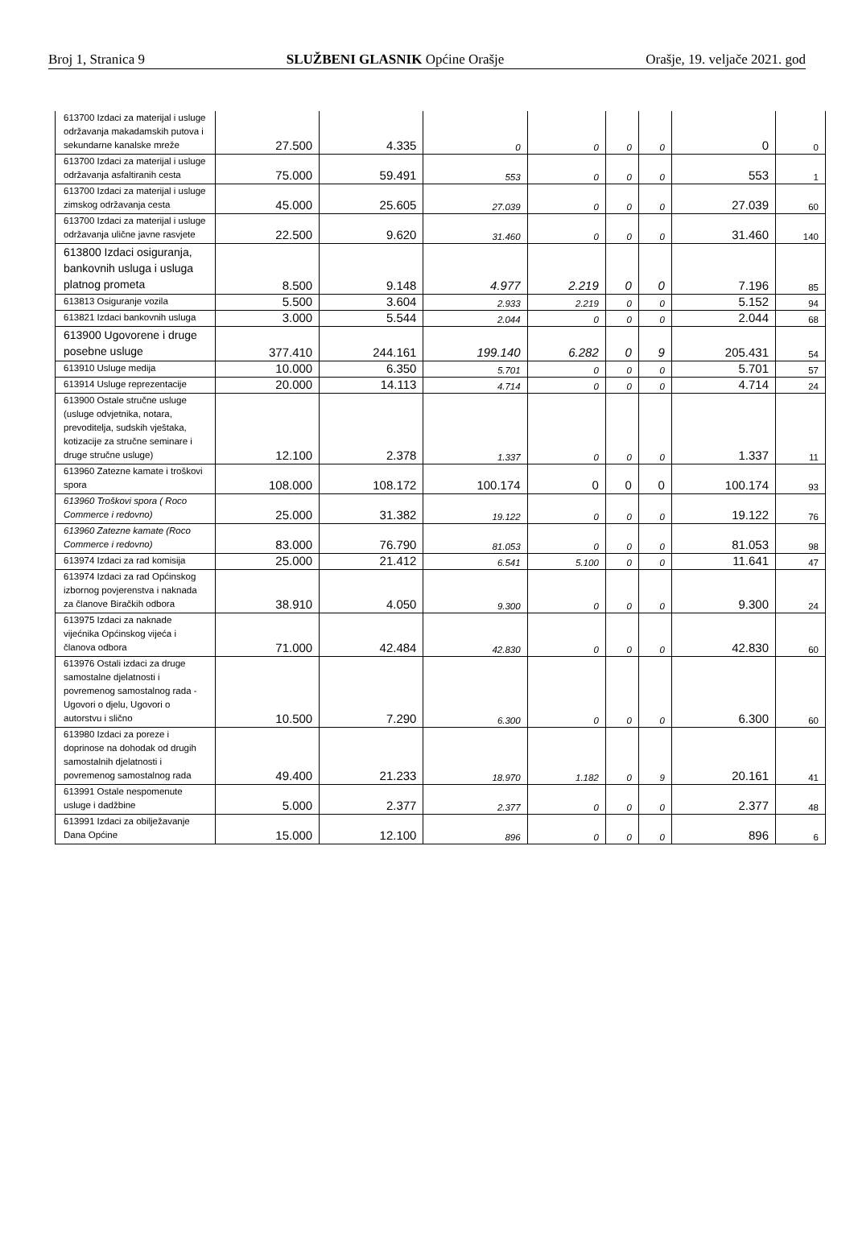Broj 1, Stranica 9 SLUŽBENI GLASNIK Općine Orašje Orašje, 19. veljače 2021. god
| 613700 Izdaci za materijal i usluge održavanja makadamskih putova i sekundarne kanalske mreže | 27.500 | 4.335 | 0 | 0 | 0 | 0 | 0 | 0 |
| 613700 Izdaci za materijal i usluge održavanja asfaltiranih cesta | 75.000 | 59.491 | 553 | 0 | 0 | 0 | 553 | 1 |
| 613700 Izdaci za materijal i usluge zimskog održavanja cesta | 45.000 | 25.605 | 27.039 | 0 | 0 | 0 | 27.039 | 60 |
| 613700 Izdaci za materijal i usluge održavanja ulične javne rasvjete | 22.500 | 9.620 | 31.460 | 0 | 0 | 0 | 31.460 | 140 |
| 613800 Izdaci osiguranja, bankovnih usluga i usluga platnog prometa | 8.500 | 9.148 | 4.977 | 2.219 | 0 | 0 | 7.196 | 85 |
| 613813 Osiguranje vozila | 5.500 | 3.604 | 2.933 | 2.219 | 0 | 0 | 5.152 | 94 |
| 613821 Izdaci bankovnih usluga | 3.000 | 5.544 | 2.044 | 0 | 0 | 0 | 2.044 | 68 |
| 613900 Ugovorene i druge posebne usluge | 377.410 | 244.161 | 199.140 | 6.282 | 0 | 9 | 205.431 | 54 |
| 613910 Usluge medija | 10.000 | 6.350 | 5.701 | 0 | 0 | 0 | 5.701 | 57 |
| 613914 Usluge reprezentacije | 20.000 | 14.113 | 4.714 | 0 | 0 | 0 | 4.714 | 24 |
| 613900 Ostale stručne usluge (usluge odvjetnika, notara, prevoditelja, sudskih vještaka, kotizacije za stručne seminare i druge stručne usluge) | 12.100 | 2.378 | 1.337 | 0 | 0 | 0 | 1.337 | 11 |
| 613960 Zatezne kamate i troškovi spora | 108.000 | 108.172 | 100.174 | 0 | 0 | 0 | 100.174 | 93 |
| 613960 Troškovi spora ( Roco Commerce i redovno) | 25.000 | 31.382 | 19.122 | 0 | 0 | 0 | 19.122 | 76 |
| 613960 Zatezne kamate (Roco Commerce i redovno) | 83.000 | 76.790 | 81.053 | 0 | 0 | 0 | 81.053 | 98 |
| 613974 Izdaci za rad komisija | 25.000 | 21.412 | 6.541 | 5.100 | 0 | 0 | 11.641 | 47 |
| 613974 Izdaci za rad Općinskog izbornog povjerenstva i naknada za članove Biračkih odbora | 38.910 | 4.050 | 9.300 | 0 | 0 | 0 | 9.300 | 24 |
| 613975 Izdaci za naknade vijećnika Općinskog vijeća i članova odbora | 71.000 | 42.484 | 42.830 | 0 | 0 | 0 | 42.830 | 60 |
| 613976 Ostali izdaci za druge samostalne djelatnosti i povremenog samostalnog rada -Ugovori o djelu, Ugovori o autorstvu i slično | 10.500 | 7.290 | 6.300 | 0 | 0 | 0 | 6.300 | 60 |
| 613980 Izdaci za poreze i doprinose na dohodak od drugih samostalnih djelatnosti i povremenog samostalnog rada | 49.400 | 21.233 | 18.970 | 1.182 | 0 | 9 | 20.161 | 41 |
| 613991 Ostale nespomenute usluge i dadžbine | 5.000 | 2.377 | 2.377 | 0 | 0 | 0 | 2.377 | 48 |
| 613991 Izdaci za obilježavanje Dana Općine | 15.000 | 12.100 | 896 | 0 | 0 | 0 | 896 | 6 |